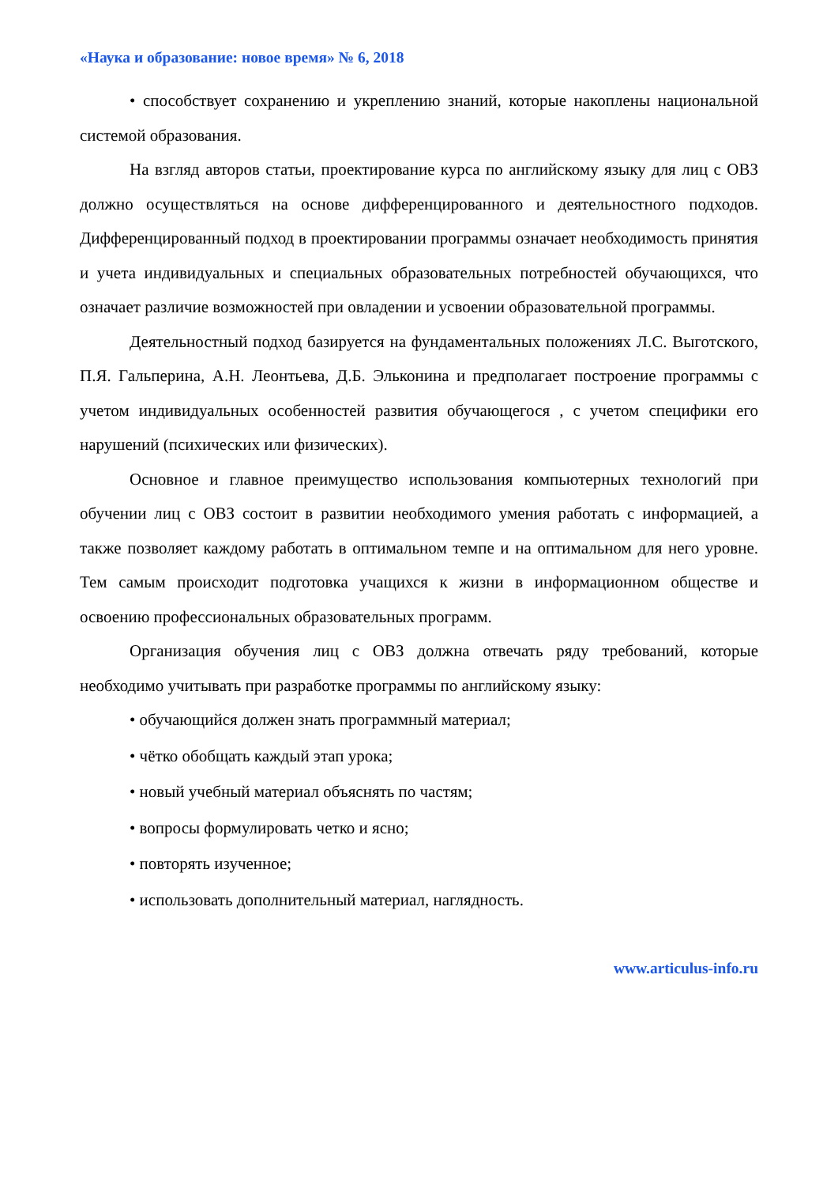«Наука и образование: новое время» № 6, 2018
• способствует сохранению и укреплению знаний, которые накоплены национальной системой образования.
На взгляд авторов статьи, проектирование курса по английскому языку для лиц с ОВЗ должно осуществляться на основе дифференцированного и деятельностного подходов. Дифференцированный подход в проектировании программы означает необходимость принятия и учета индивидуальных и специальных образовательных потребностей обучающихся, что означает различие возможностей при овладении и усвоении образовательной программы.
Деятельностный подход базируется на фундаментальных положениях Л.С. Выготского, П.Я. Гальперина, А.Н. Леонтьева, Д.Б. Эльконина и предполагает построение программы с учетом индивидуальных особенностей развития обучающегося , с учетом специфики его нарушений (психических или физических).
Основное и главное преимущество использования компьютерных технологий при обучении лиц с ОВЗ состоит в развитии необходимого умения работать с информацией, а также позволяет каждому работать в оптимальном темпе и на оптимальном для него уровне. Тем самым происходит подготовка учащихся к жизни в информационном обществе и освоению профессиональных образовательных программ.
Организация обучения лиц с ОВЗ должна отвечать ряду требований, которые необходимо учитывать при разработке программы по английскому языку:
• обучающийся должен знать программный материал;
• чётко обобщать каждый этап урока;
• новый учебный материал объяснять по частям;
• вопросы формулировать четко и ясно;
• повторять изученное;
• использовать дополнительный материал, наглядность.
www.articulus-info.ru